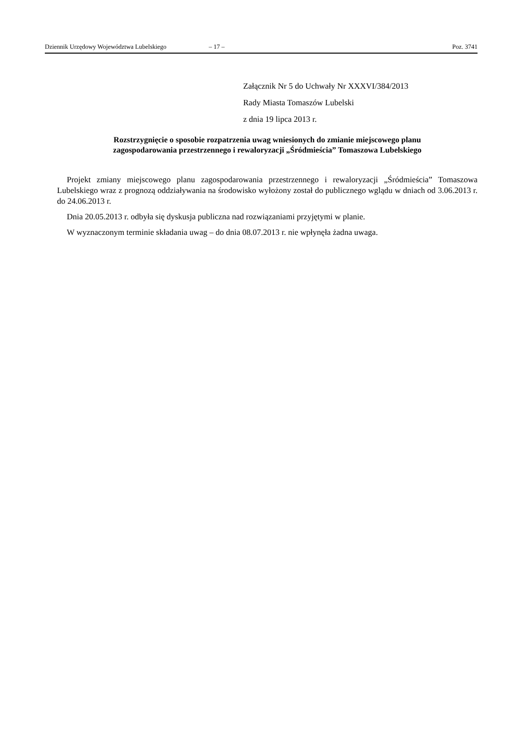Dziennik Urzędowy Województwa Lubelskiego – 17 – Poz. 3741
Załącznik Nr 5 do Uchwały Nr XXXVI/384/2013
Rady Miasta Tomaszów Lubelski
z dnia 19 lipca 2013 r.
Rozstrzygnięcie o sposobie rozpatrzenia uwag wniesionych do zmianie miejscowego planu
zagospodarowania przestrzennego i rewaloryzacji „Śródmieścia” Tomaszowa Lubelskiego
Projekt zmiany miejscowego planu zagospodarowania przestrzennego i rewaloryzacji „Śródmieścia” Tomaszowa Lubelskiego wraz z prognozą oddziaływania na środowisko wyłożony został do publicznego wglądu w dniach od 3.06.2013 r. do 24.06.2013 r.
Dnia 20.05.2013 r. odbyła się dyskusja publiczna nad rozwiązaniami przyjętymi w planie.
W wyznaczonym terminie składania uwag – do dnia 08.07.2013 r. nie wpłynęła żadna uwaga.